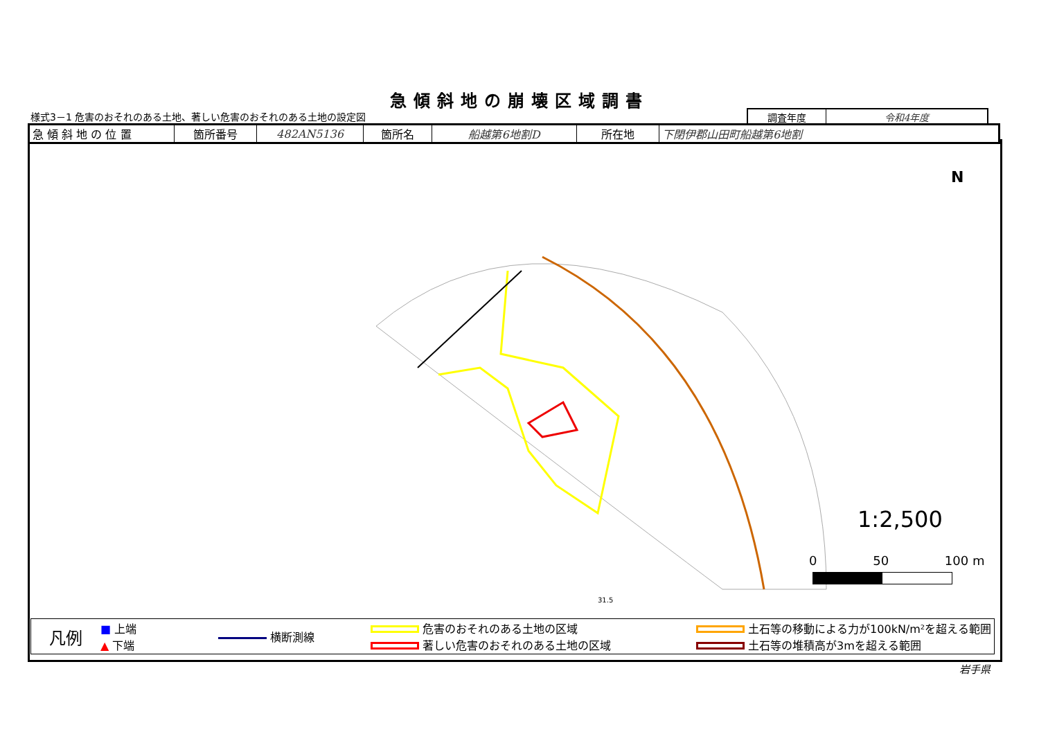急傾斜地の崩壊区域調書
様式3－1 危害のおそれのある土地、著しい危害のおそれのある土地の設定図
| 調査年度 | 令和4年度 |
| 急 傾 斜 地 の 位 置 | 箇所番号 | 482AN5136 | 箇所名 | 船越第6地割D | 所在地 | 下閉伊郡山田町船越第6地割 |
N
1:2,500
0 50 100 m
31.5
凡例
■ 上端
▲ 下端
横断測線
危害のおそれのある土地の区域
著しい危害のおそれのある土地の区域
土石等の移動による力が100kN/m²を超える範囲
土石等の堆積高が3mを超える範囲
岩手県